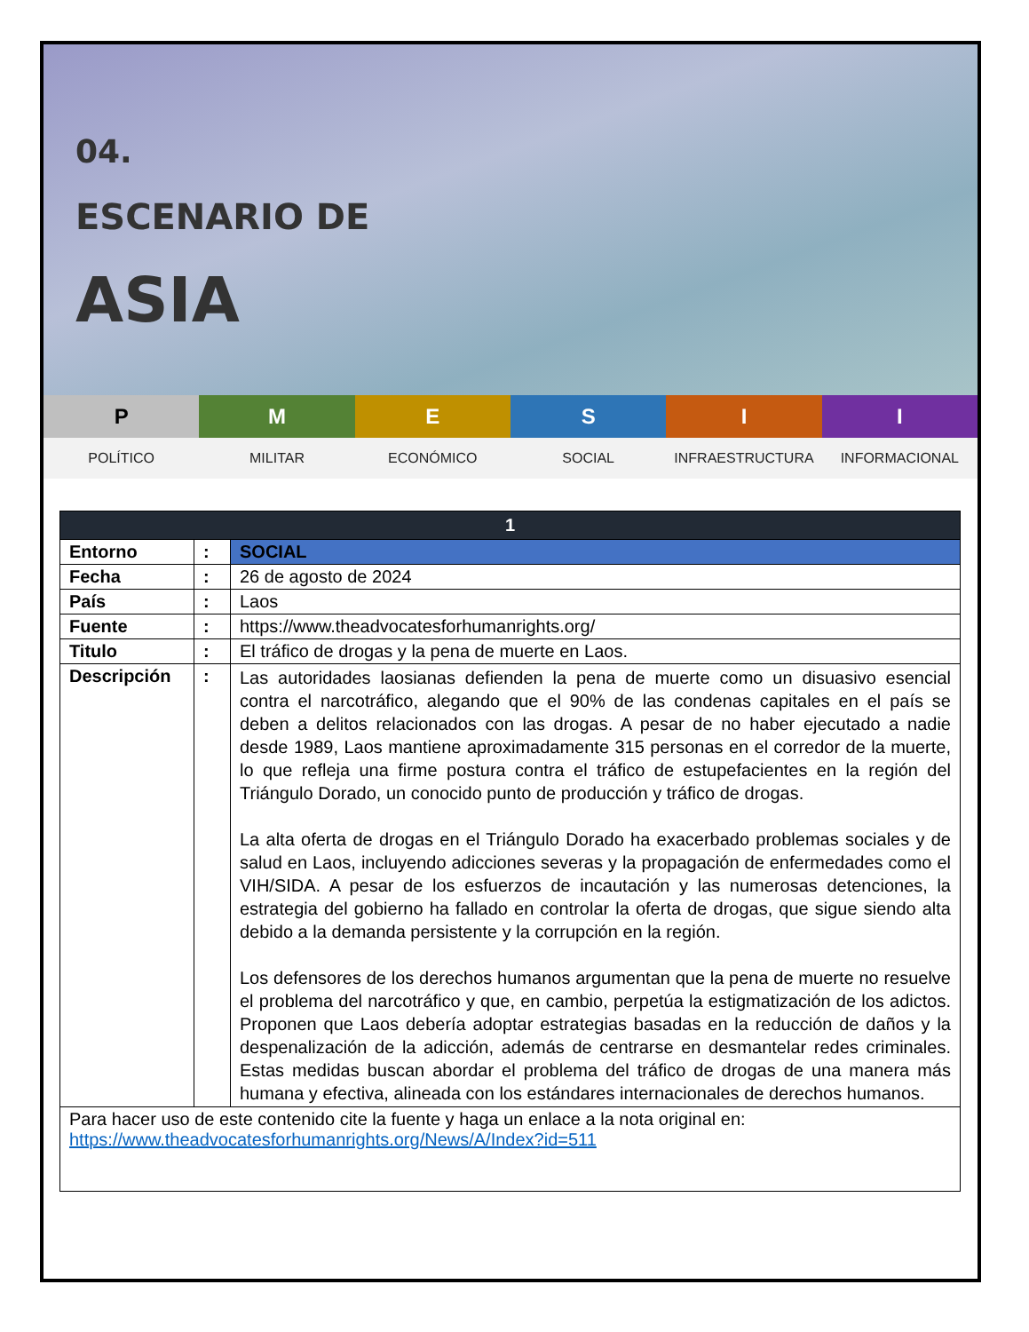04.
ESCENARIO DE
ASIA
P M E S I I
POLÍTICO MILITAR ECONÓMICO SOCIAL INFRAESTRUCTURA INFORMACIONAL
| 1 | | |
| --- | --- | --- |
| Entorno | : | SOCIAL |
| Fecha | : | 26 de agosto de 2024 |
| País | : | Laos |
| Fuente | : | https://www.theadvocatesforhumanrights.org/ |
| Titulo | : | El tráfico de drogas y la pena de muerte en Laos. |
| Descripción | : | Las autoridades laosianas defienden la pena de muerte como un disuasivo esencial contra el narcotráfico, alegando que el 90% de las condenas capitales en el país se deben a delitos relacionados con las drogas. A pesar de no haber ejecutado a nadie desde 1989, Laos mantiene aproximadamente 315 personas en el corredor de la muerte, lo que refleja una firme postura contra el tráfico de estupefacientes en la región del Triángulo Dorado, un conocido punto de producción y tráfico de drogas. La alta oferta de drogas en el Triángulo Dorado ha exacerbado problemas sociales y de salud en Laos, incluyendo adicciones severas y la propagación de enfermedades como el VIH/SIDA. A pesar de los esfuerzos de incautación y las numerosas detenciones, la estrategia del gobierno ha fallado en controlar la oferta de drogas, que sigue siendo alta debido a la demanda persistente y la corrupción en la región. Los defensores de los derechos humanos argumentan que la pena de muerte no resuelve el problema del narcotráfico y que, en cambio, perpetúa la estigmatización de los adictos. Proponen que Laos debería adoptar estrategias basadas en la reducción de daños y la despenalización de la adicción, además de centrarse en desmantelar redes criminales. Estas medidas buscan abordar el problema del tráfico de drogas de una manera más humana y efectiva, alineada con los estándares internacionales de derechos humanos. |
| Para hacer uso de este contenido cite la fuente y haga un enlace a la nota original en: https://www.theadvocatesforhumanrights.org/News/A/Index?id=511 | | |